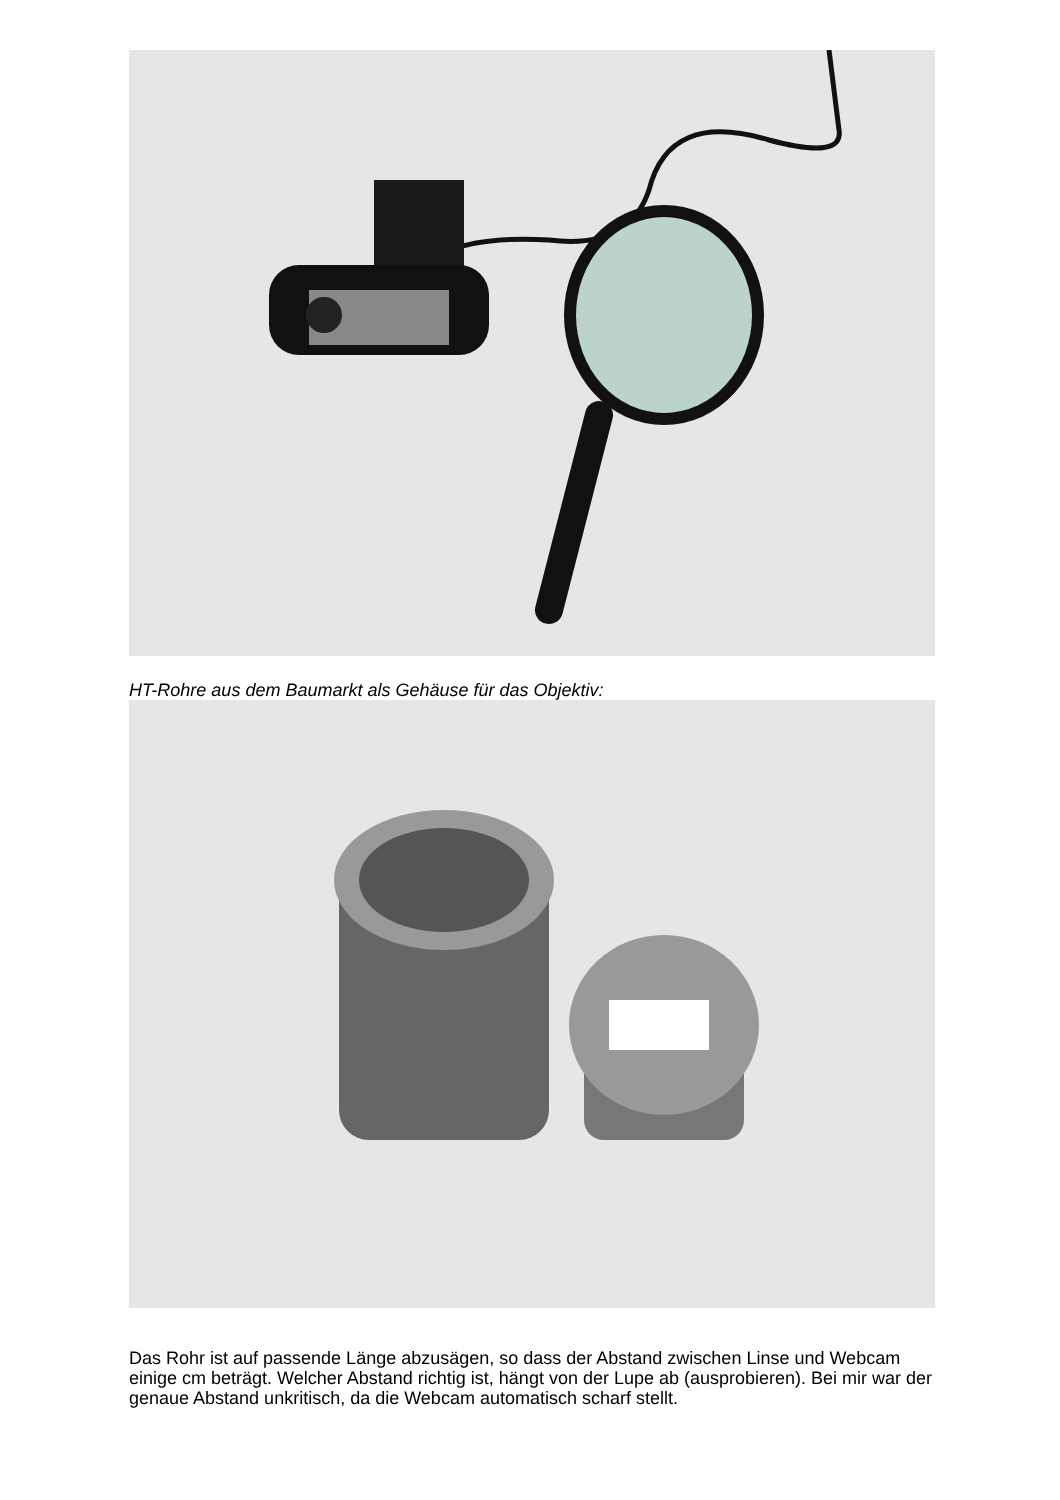HT-Rohre aus dem Baumarkt als Gehäuse für das Objektiv:
Das Rohr ist auf passende Länge abzusägen, so dass der Abstand zwischen Linse und Webcam einige cm beträgt. Welcher Abstand richtig ist, hängt von der Lupe ab (ausprobieren). Bei mir war der genaue Abstand unkritisch, da die Webcam automatisch scharf stellt.